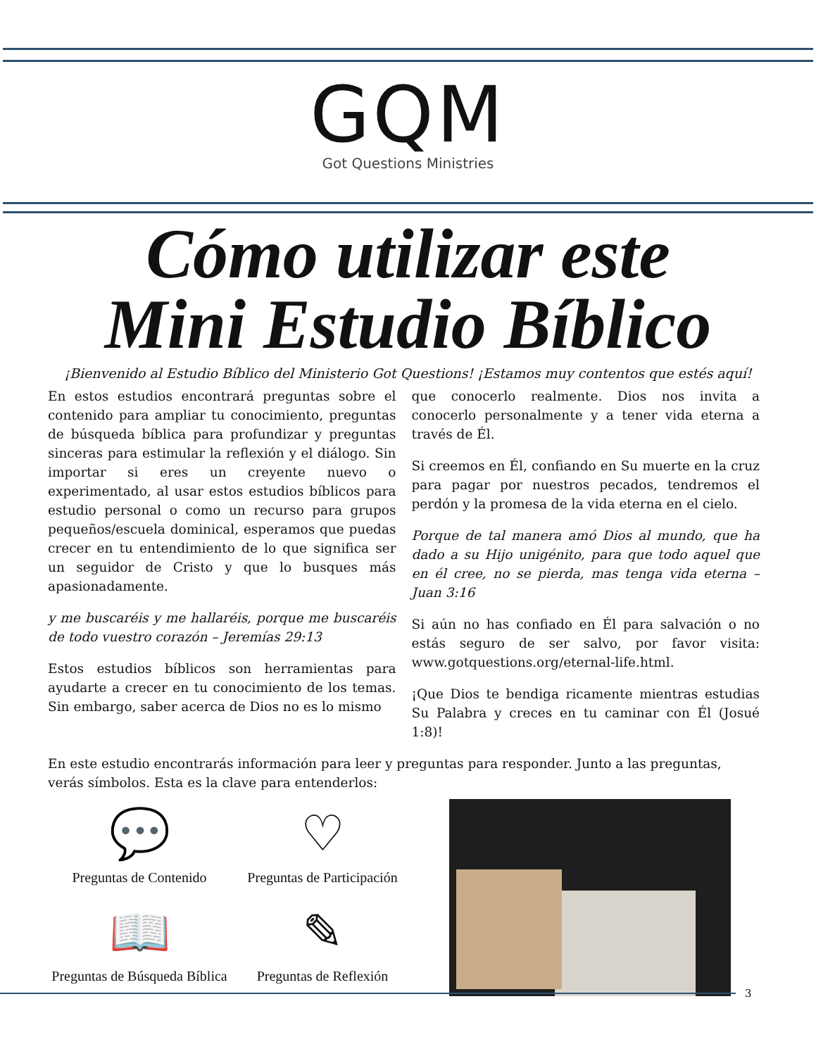GQM
Got Questions Ministries
Cómo utilizar este
Mini Estudio Bíblico
¡Bienvenido al Estudio Bíblico del Ministerio Got Questions! ¡Estamos muy contentos que estés aquí!
En estos estudios encontrará preguntas sobre el contenido para ampliar tu conocimiento, preguntas de búsqueda bíblica para profundizar y preguntas sinceras para estimular la reflexión y el diálogo. Sin importar si eres un creyente nuevo o experimentado, al usar estos estudios bíblicos para estudio personal o como un recurso para grupos pequeños/escuela dominical, esperamos que puedas crecer en tu entendimiento de lo que significa ser un seguidor de Cristo y que lo busques más apasionadamente.
y me buscaréis y me hallaréis, porque me buscaréis de todo vuestro corazón – Jeremías 29:13
Estos estudios bíblicos son herramientas para ayudarte a crecer en tu conocimiento de los temas. Sin embargo, saber acerca de Dios no es lo mismo
que conocerlo realmente. Dios nos invita a conocerlo personalmente y a tener vida eterna a través de Él.
Si creemos en Él, confiando en Su muerte en la cruz para pagar por nuestros pecados, tendremos el perdón y la promesa de la vida eterna en el cielo.
Porque de tal manera amó Dios al mundo, que ha dado a su Hijo unigénito, para que todo aquel que en él cree, no se pierda, mas tenga vida eterna – Juan 3:16
Si aún no has confiado en Él para salvación o no estás seguro de ser salvo, por favor visita: www.gotquestions.org/eternal-life.html.
¡Que Dios te bendiga ricamente mientras estudias Su Palabra y creces en tu caminar con Él (Josué 1:8)!
En este estudio encontrarás información para leer y preguntas para responder. Junto a las preguntas, verás símbolos. Esta es la clave para entenderlos:
💬
Preguntas de Contenido
♡
Preguntas de Participación
📖
Preguntas de Búsqueda Bíblica
✎
Preguntas de Reflexión
3